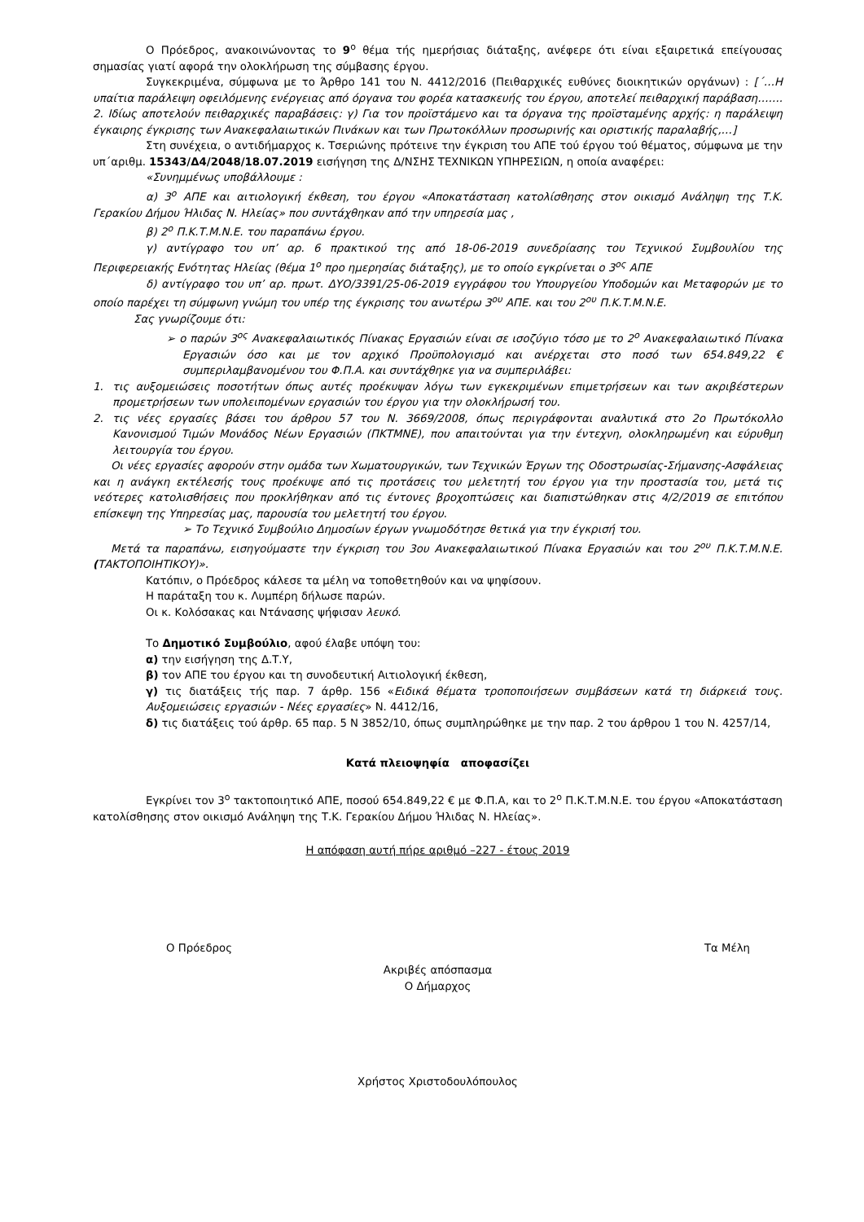Ο Πρόεδρος, ανακοινώνοντας το 9<sup>ο</sup> θέμα τής ημερήσιας διάταξης, ανέφερε ότι είναι εξαιρετικά επείγουσας σημασίας γιατί αφορά την ολοκλήρωση της σύμβασης έργου.
Συγκεκριμένα, σύμφωνα με το Άρθρο 141 του Ν. 4412/2016 (Πειθαρχικές ευθύνες διοικητικών οργάνων) : [΄…Η υπαίτια παράλειψη οφειλόμενης ενέργειας από όργανα του φορέα κατασκευής του έργου, αποτελεί πειθαρχική παράβαση……. 2. Ιδίως αποτελούν πειθαρχικές παραβάσεις: γ) Για τον προϊστάμενο και τα όργανα της προϊσταμένης αρχής: η παράλειψη έγκαιρης έγκρισης των Ανακεφαλαιωτικών Πινάκων και των Πρωτοκόλλων προσωρινής και οριστικής παραλαβής,…]
Στη συνέχεια, ο αντιδήμαρχος κ. Τσεριώνης πρότεινε την έγκριση του ΑΠΕ τού έργου τού θέματος, σύμφωνα με την υπ΄αριθμ. 15343/Δ4/2048/18.07.2019 εισήγηση της Δ/ΝΣΗΣ ΤΕΧΝΙΚΩΝ ΥΠΗΡΕΣΙΩΝ, η οποία αναφέρει:
«Συνημμένως υποβάλλουμε :
α) 3<sup>ο</sup> ΑΠΕ και αιτιολογική έκθεση, του έργου «Αποκατάσταση κατολίσθησης στον οικισμό Ανάληψη της Τ.Κ. Γερακίου Δήμου Ήλιδας Ν. Ηλείας» που συντάχθηκαν από την υπηρεσία μας ,
β) 2<sup>ο</sup> Π.Κ.Τ.Μ.Ν.Ε. του παραπάνω έργου.
γ) αντίγραφο του υπ’ αρ. 6 πρακτικού της από 18-06-2019 συνεδρίασης του Τεχνικού Συμβουλίου της Περιφερειακής Ενότητας Ηλείας (θέμα 1<sup>ο</sup> προ ημερησίας διάταξης), με το οποίο εγκρίνεται ο 3<sup>ος</sup> ΑΠΕ
δ) αντίγραφο του υπ’ αρ. πρωτ. ΔΥΟ/3391/25-06-2019 εγγράφου του Υπουργείου Υποδομών και Μεταφορών με το οποίο παρέχει τη σύμφωνη γνώμη του υπέρ της έγκρισης του ανωτέρω 3<sup>ου</sup> ΑΠΕ. και του 2<sup>ου</sup> Π.Κ.Τ.Μ.Ν.Ε.
Σας γνωρίζουμε ότι:
➢ ο παρών 3<sup>ος</sup> Ανακεφαλαιωτικός Πίνακας Εργασιών είναι σε ισοζύγιο τόσο με το 2<sup>ο</sup> Ανακεφαλαιωτικό Πίνακα Εργασιών όσο και με τον αρχικό Προϋπολογισμό και ανέρχεται στο ποσό των 654.849,22 € συμπεριλαμβανομένου του Φ.Π.Α. και συντάχθηκε για να συμπεριλάβει:
1. τις αυξομειώσεις ποσοτήτων όπως αυτές προέκυψαν λόγω των εγκεκριμένων επιμετρήσεων και των ακριβέστερων προμετρήσεων των υπολειπομένων εργασιών του έργου για την ολοκλήρωσή του.
2. τις νέες εργασίες βάσει του άρθρου 57 του Ν. 3669/2008, όπως περιγράφονται αναλυτικά στο 2ο Πρωτόκολλο Κανονισμού Τιμών Μονάδος Νέων Εργασιών (ΠΚΤΜΝΕ), που απαιτούνται για την έντεχνη, ολοκληρωμένη και εύρυθμη λειτουργία του έργου.
Οι νέες εργασίες αφορούν στην ομάδα των Χωματουργικών, των Τεχνικών Έργων της Οδοστρωσίας-Σήμανσης-Ασφάλειας και η ανάγκη εκτέλεσής τους προέκυψε από τις προτάσεις του μελετητή του έργου για την προστασία του, μετά τις νεότερες κατολισθήσεις που προκλήθηκαν από τις έντονες βροχοπτώσεις και διαπιστώθηκαν στις 4/2/2019 σε επιτόπου επίσκεψη της Υπηρεσίας μας, παρουσία του μελετητή του έργου.
➢ Το Τεχνικό Συμβούλιο Δημοσίων έργων γνωμοδότησε θετικά για την έγκρισή του.
Μετά τα παραπάνω, εισηγούμαστε την έγκριση του 3ου Ανακεφαλαιωτικού Πίνακα Εργασιών και του 2<sup>ου</sup> Π.Κ.Τ.Μ.Ν.Ε. (ΤΑΚΤΟΠΟΙΗΤΙΚΟΥ)».
Κατόπιν, ο Πρόεδρος κάλεσε τα μέλη να τοποθετηθούν και να ψηφίσουν.
Η παράταξη του κ. Λυμπέρη δήλωσε παρών.
Οι κ. Κολόσακας και Ντάνασης ψήφισαν λευκό.
Το Δημοτικό Συμβούλιο, αφού έλαβε υπόψη του:
α) την εισήγηση της Δ.Τ.Υ,
β) τον ΑΠΕ του έργου και τη συνοδευτική Αιτιολογική έκθεση,
γ) τις διατάξεις τής παρ. 7 άρθρ. 156 «Ειδικά θέματα τροποποιήσεων συμβάσεων κατά τη διάρκειά τους. Αυξομειώσεις εργασιών - Νέες εργασίες» Ν. 4412/16,
δ) τις διατάξεις τού άρθρ. 65 παρ. 5 Ν 3852/10, όπως συμπληρώθηκε με την παρ. 2 του άρθρου 1 του Ν. 4257/14,
Κατά πλειοψηφία αποφασίζει
Εγκρίνει τον 3<sup>ο</sup> τακτοποιητικό ΑΠΕ, ποσού 654.849,22 € με Φ.Π.Α, και το 2<sup>ο</sup> Π.Κ.Τ.Μ.Ν.Ε. του έργου «Αποκατάσταση κατολίσθησης στον οικισμό Ανάληψη της Τ.Κ. Γερακίου Δήμου Ήλιδας Ν. Ηλείας».
Η απόφαση αυτή πήρε αριθμό –227 - έτους 2019
Ο Πρόεδρος Τα Μέλη
Ακριβές απόσπασμα
Ο Δήμαρχος
Χρήστος Χριστοδουλόπουλος